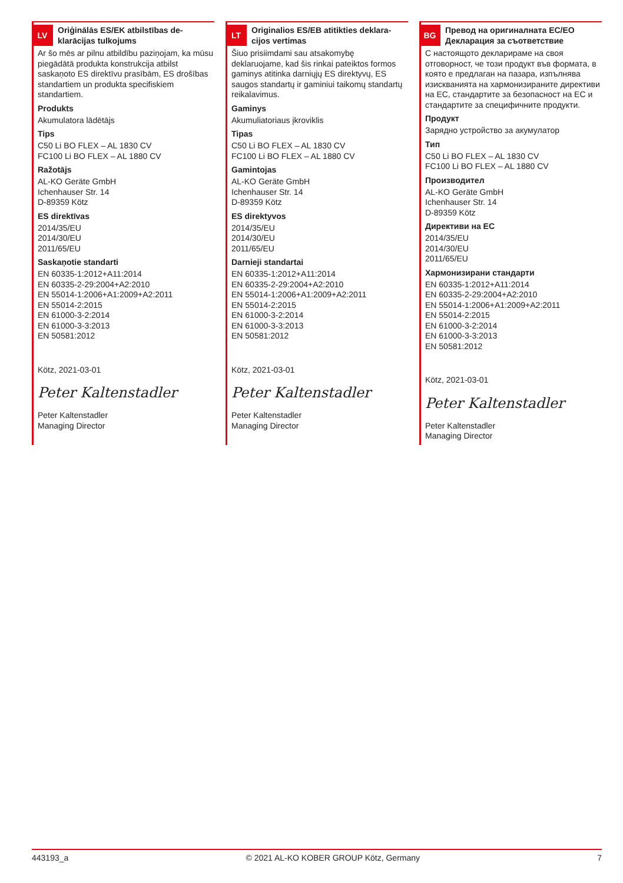LV
Oriģinālās ES/EK atbilstības de-klarācijas tulkojums
Ar šo mēs ar pilnu atbildību paziņojam, ka mūsu piegādātā produkta konstrukcija atbilst saskaņoto ES direktīvu prasībām, ES drošības standartiem un produkta specifiskiem standartiem.
Produkts
Akumulatora lādētājs
Tips
C50 Li BO FLEX – AL 1830 CV
FC100 Li BO FLEX – AL 1880 CV
Ražotājs
AL-KO Geräte GmbH
Ichenhauser Str. 14
D-89359 Kötz
ES direktīvas
2014/35/EU
2014/30/EU
2011/65/EU
Saskaņotie standarti
EN 60335-1:2012+A11:2014
EN 60335-2-29:2004+A2:2010
EN 55014-1:2006+A1:2009+A2:2011
EN 55014-2:2015
EN 61000-3-2:2014
EN 61000-3-3:2013
EN 50581:2012
Kötz, 2021-03-01
Peter Kaltenstadler
Peter Kaltenstadler
Managing Director
LT
Originalios ES/EB atitikties deklara-cijos vertimas
Šiuo prisiimdami sau atsakomybę deklaruojame, kad šis rinkai pateiktos formos gaminys atitinka darniųjų ES direktyvų, ES saugos standartų ir gaminiui taikomų standartų reikalavimus.
Gaminys
Akumuliatoriaus įkroviklis
Tipas
C50 Li BO FLEX – AL 1830 CV
FC100 Li BO FLEX – AL 1880 CV
Gamintojas
AL-KO Geräte GmbH
Ichenhauser Str. 14
D-89359 Kötz
ES direktyvos
2014/35/EU
2014/30/EU
2011/65/EU
Darnieji standartai
EN 60335-1:2012+A11:2014
EN 60335-2-29:2004+A2:2010
EN 55014-1:2006+A1:2009+A2:2011
EN 55014-2:2015
EN 61000-3-2:2014
EN 61000-3-3:2013
EN 50581:2012
Kötz, 2021-03-01
Peter Kaltenstadler
Peter Kaltenstadler
Managing Director
BG
Превод на оригиналната ЕС/ЕО Декларация за съответствие
С настоящото декларираме на своя отговорност, че този продукт във формата, в която е предлаган на пазара, изпълнява изискванията на хармонизираните директиви на ЕС, стандартите за безопасност на ЕС и стандартите за специфичните продукти.
Продукт
Зарядно устройство за акумулатор
Тип
C50 Li BO FLEX – AL 1830 CV
FC100 Li BO FLEX – AL 1880 CV
Производител
AL-KO Geräte GmbH
Ichenhauser Str. 14
D-89359 Kötz
Директиви на ЕС
2014/35/EU
2014/30/EU
2011/65/EU
Хармонизирани стандарти
EN 60335-1:2012+A11:2014
EN 60335-2-29:2004+A2:2010
EN 55014-1:2006+A1:2009+A2:2011
EN 55014-2:2015
EN 61000-3-2:2014
EN 61000-3-3:2013
EN 50581:2012
Kötz, 2021-03-01
Peter Kaltenstadler
Peter Kaltenstadler
Managing Director
443193_a © 2021 AL-KO KOBER GROUP Kötz, Germany 7